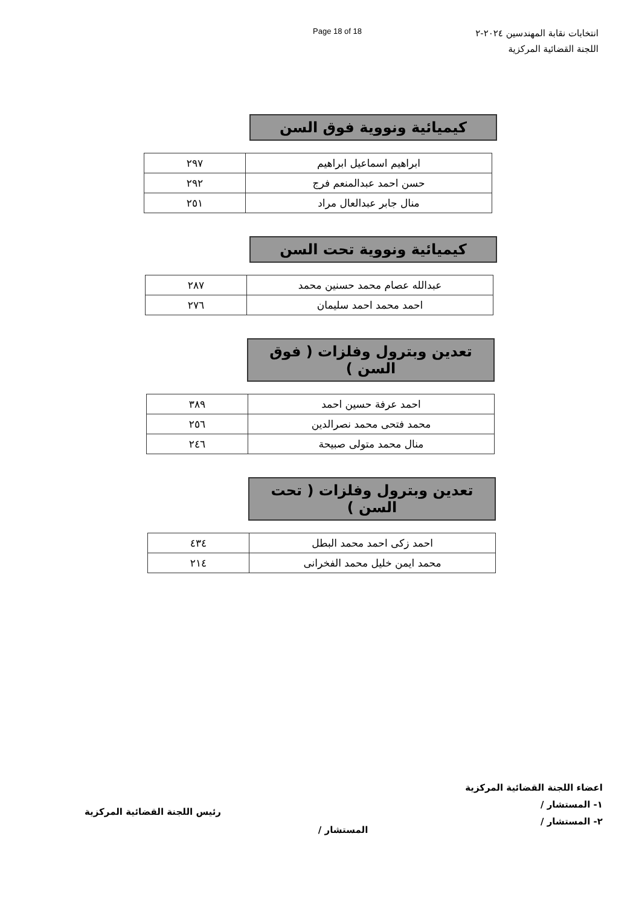Page 18 of 18
انتخابات نقابة المهندسين ٢٠٢٤-٢
اللجنة القضائية المركزية
كيميائية ونووية فوق السن
| ابراهيم اسماعيل ابراهيم | ٢٩٧ |
| حسن احمد عبدالمنعم فرج | ٢٩٢ |
| منال جابر عبدالعال مراد | ٢٥١ |
كيميائية ونووية تحت السن
| عبدالله عصام محمد حسنين محمد | ٢٨٧ |
| احمد محمد احمد سليمان | ٢٧٦ |
تعدين وبترول وفلزات ( فوق السن )
| احمد عرفة حسين احمد | ٣٨٩ |
| محمد فتحى محمد نصرالدين | ٢٥٦ |
| منال محمد متولى صبيحة | ٢٤٦ |
تعدين وبترول وفلزات ( تحت السن )
| احمد زكى احمد محمد البطل | ٤٣٤ |
| محمد ايمن خليل محمد الفخرانى | ٢١٤ |
اعضاء اللجنة القضائية المركزية
١- المستشار /
٢- المستشار /
المستشار /
رئيس اللجنة القضائية المركزية